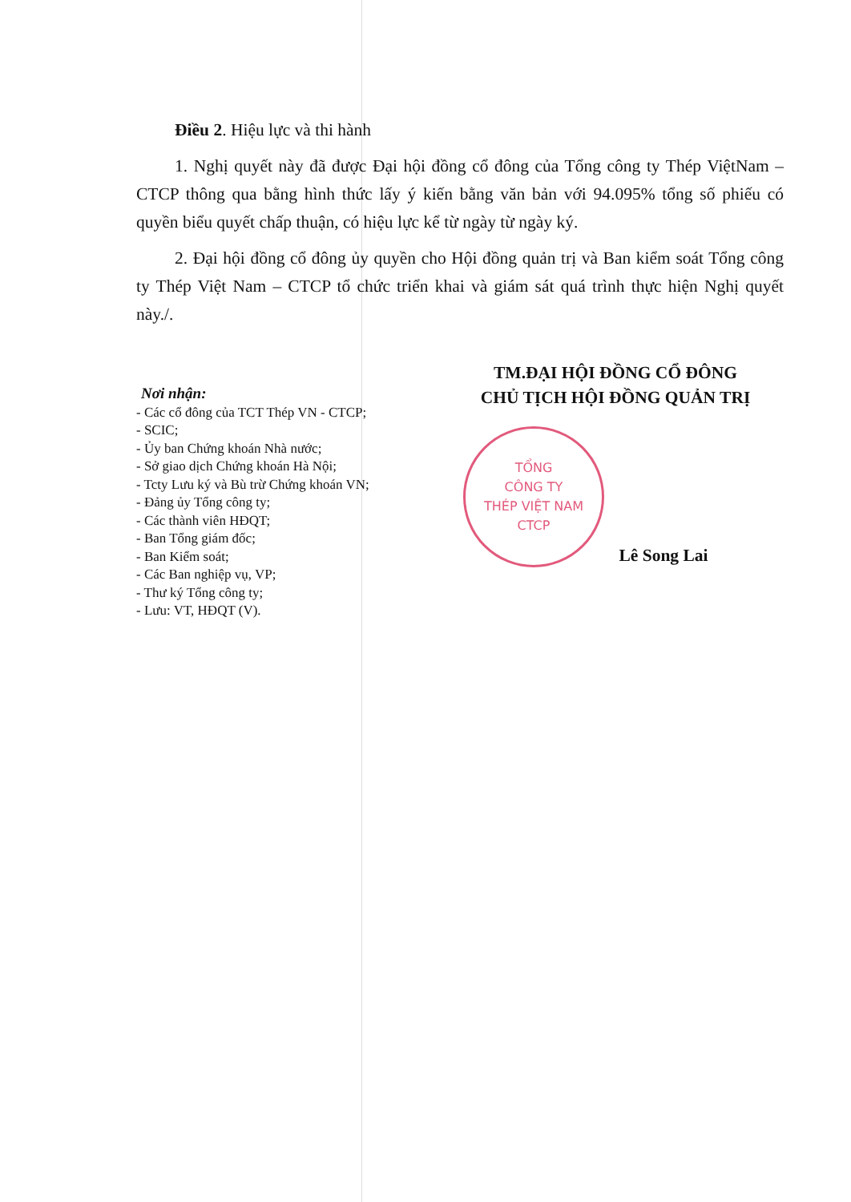Điều 2. Hiệu lực và thi hành
1. Nghị quyết này đã được Đại hội đồng cổ đông của Tổng công ty Thép ViệtNam – CTCP thông qua bằng hình thức lấy ý kiến bằng văn bản với 94.095% tổng số phiếu có quyền biểu quyết chấp thuận, có hiệu lực kể từ ngày từ ngày ký.
2. Đại hội đồng cổ đông ủy quyền cho Hội đồng quản trị và Ban kiểm soát Tổng công ty Thép Việt Nam – CTCP tổ chức triển khai và giám sát quá trình thực hiện Nghị quyết này./.
Nơi nhận:
- Các cổ đông của TCT Thép VN - CTCP;
- SCIC;
- Ủy ban Chứng khoán Nhà nước;
- Sở giao dịch Chứng khoán Hà Nội;
- Tcty Lưu ký và Bù trừ Chứng khoán VN;
- Đảng ủy Tổng công ty;
- Các thành viên HĐQT;
- Ban Tổng giám đốc;
- Ban Kiểm soát;
- Các Ban nghiệp vụ, VP;
- Thư ký Tổng công ty;
- Lưu: VT, HĐQT (V).
TM.ĐẠI HỘI ĐỒNG CỔ ĐÔNG
CHỦ TỊCH HỘI ĐỒNG QUẢN TRỊ
TỔNG
CÔNG TY
THÉP VIỆT NAM
CTCP
Lê Song Lai